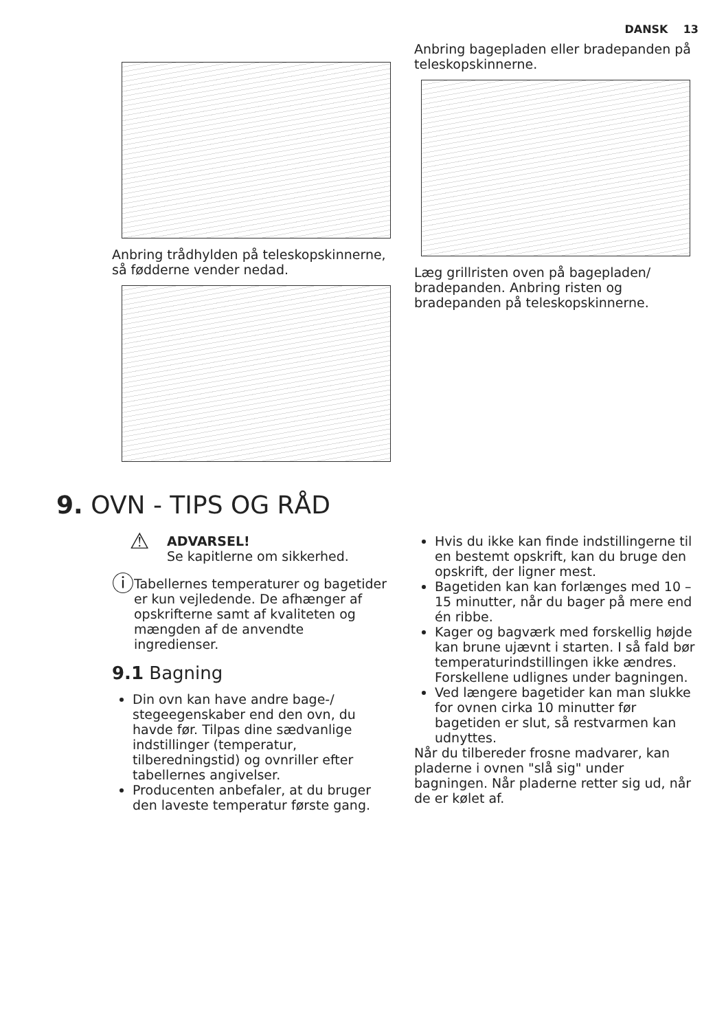DANSK 13
Anbring trådhylden på teleskopskinnerne, så fødderne vender nedad.
Anbring bagepladen eller bradepanden på teleskopskinnerne.
Læg grillristen oven på bagepladen/ bradepanden. Anbring risten og bradepanden på teleskopskinnerne.
9. OVN - TIPS OG RÅD
⚠
ADVARSEL!
Se kapitlerne om sikkerhed.
ⓘ
Tabellernes temperaturer og bagetider er kun vejledende. De afhænger af opskrifterne samt af kvaliteten og mængden af de anvendte ingredienser.
9.1 Bagning
Din ovn kan have andre bage-/ stegeegenskaber end den ovn, du havde før. Tilpas dine sædvanlige indstillinger (temperatur, tilberedningstid) og ovnriller efter tabellernes angivelser.
Producenten anbefaler, at du bruger den laveste temperatur første gang.
Hvis du ikke kan finde indstillingerne til en bestemt opskrift, kan du bruge den opskrift, der ligner mest.
Bagetiden kan kan forlænges med 10 – 15 minutter, når du bager på mere end én ribbe.
Kager og bagværk med forskellig højde kan brune ujævnt i starten. I så fald bør temperaturindstillingen ikke ændres. Forskellene udlignes under bagningen.
Ved længere bagetider kan man slukke for ovnen cirka 10 minutter før bagetiden er slut, så restvarmen kan udnyttes.
Når du tilbereder frosne madvarer, kan pladerne i ovnen "slå sig" under bagningen. Når pladerne retter sig ud, når de er kølet af.